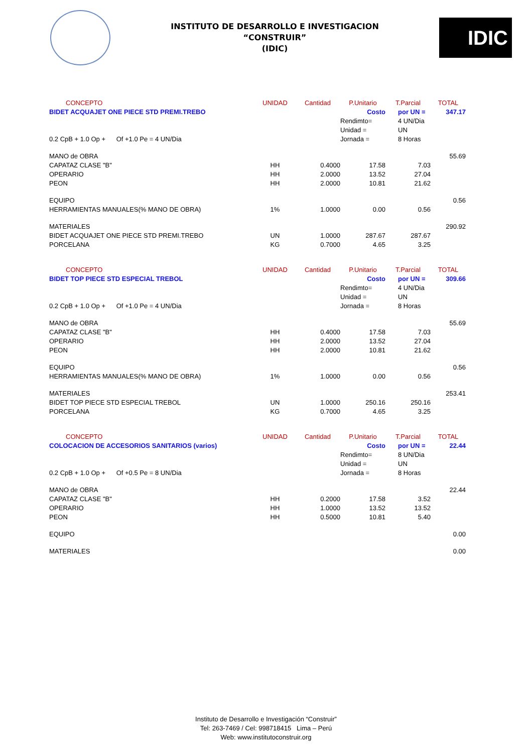INSTITUTO DE DESARROLLO E INVESTIGACION
“CONSTRUIR”
(IDIC)
IDIC
| CONCEPTO | UNIDAD | Cantidad | P.Unitario | T.Parcial | TOTAL |
| --- | --- | --- | --- | --- | --- |
| BIDET ACQUAJET ONE PIECE STD PREMI.TREBO | | | Costo | por UN = | 347.17 |
| | | | Rendimto= | 4 UN/Dia | |
| | | | Unidad = | UN | |
| 0.2 CpB + 1.0 Op + Of +1.0 Pe = 4 UN/Dia | | | Jornada = | 8 Horas | |
| MANO de OBRA | | | | | 55.69 |
| CAPATAZ CLASE "B" | HH | 0.4000 | 17.58 | 7.03 | |
| OPERARIO | HH | 2.0000 | 13.52 | 27.04 | |
| PEON | HH | 2.0000 | 10.81 | 21.62 | |
| EQUIPO | | | | | 0.56 |
| HERRAMIENTAS MANUALES(% MANO DE OBRA) | 1% | 1.0000 | 0.00 | 0.56 | |
| MATERIALES | | | | | 290.92 |
| BIDET ACQUAJET ONE PIECE STD PREMI.TREBO | UN | 1.0000 | 287.67 | 287.67 | |
| PORCELANA | KG | 0.7000 | 4.65 | 3.25 | |
| CONCEPTO | UNIDAD | Cantidad | P.Unitario | T.Parcial | TOTAL |
| BIDET TOP PIECE STD ESPECIAL TREBOL | | | Costo | por UN = | 309.66 |
| | | | Rendimto= | 4 UN/Dia | |
| | | | Unidad = | UN | |
| 0.2 CpB + 1.0 Op + Of +1.0 Pe = 4 UN/Dia | | | Jornada = | 8 Horas | |
| MANO de OBRA | | | | | 55.69 |
| CAPATAZ CLASE "B" | HH | 0.4000 | 17.58 | 7.03 | |
| OPERARIO | HH | 2.0000 | 13.52 | 27.04 | |
| PEON | HH | 2.0000 | 10.81 | 21.62 | |
| EQUIPO | | | | | 0.56 |
| HERRAMIENTAS MANUALES(% MANO DE OBRA) | 1% | 1.0000 | 0.00 | 0.56 | |
| MATERIALES | | | | | 253.41 |
| BIDET TOP PIECE STD ESPECIAL TREBOL | UN | 1.0000 | 250.16 | 250.16 | |
| PORCELANA | KG | 0.7000 | 4.65 | 3.25 | |
| CONCEPTO | UNIDAD | Cantidad | P.Unitario | T.Parcial | TOTAL |
| COLOCACION DE ACCESORIOS SANITARIOS (varios) | | | Costo | por UN = | 22.44 |
| | | | Rendimto= | 8 UN/Dia | |
| | | | Unidad = | UN | |
| 0.2 CpB + 1.0 Op + Of +0.5 Pe = 8 UN/Dia | | | Jornada = | 8 Horas | |
| MANO de OBRA | | | | | 22.44 |
| CAPATAZ CLASE "B" | HH | 0.2000 | 17.58 | 3.52 | |
| OPERARIO | HH | 1.0000 | 13.52 | 13.52 | |
| PEON | HH | 0.5000 | 10.81 | 5.40 | |
| EQUIPO | | | | | 0.00 |
| MATERIALES | | | | | 0.00 |
Instituto de Desarrollo e Investigación “Construir”
Tel: 263-7469 / Cel: 998718415 Lima – Perú
Web: www.institutoconstruir.org